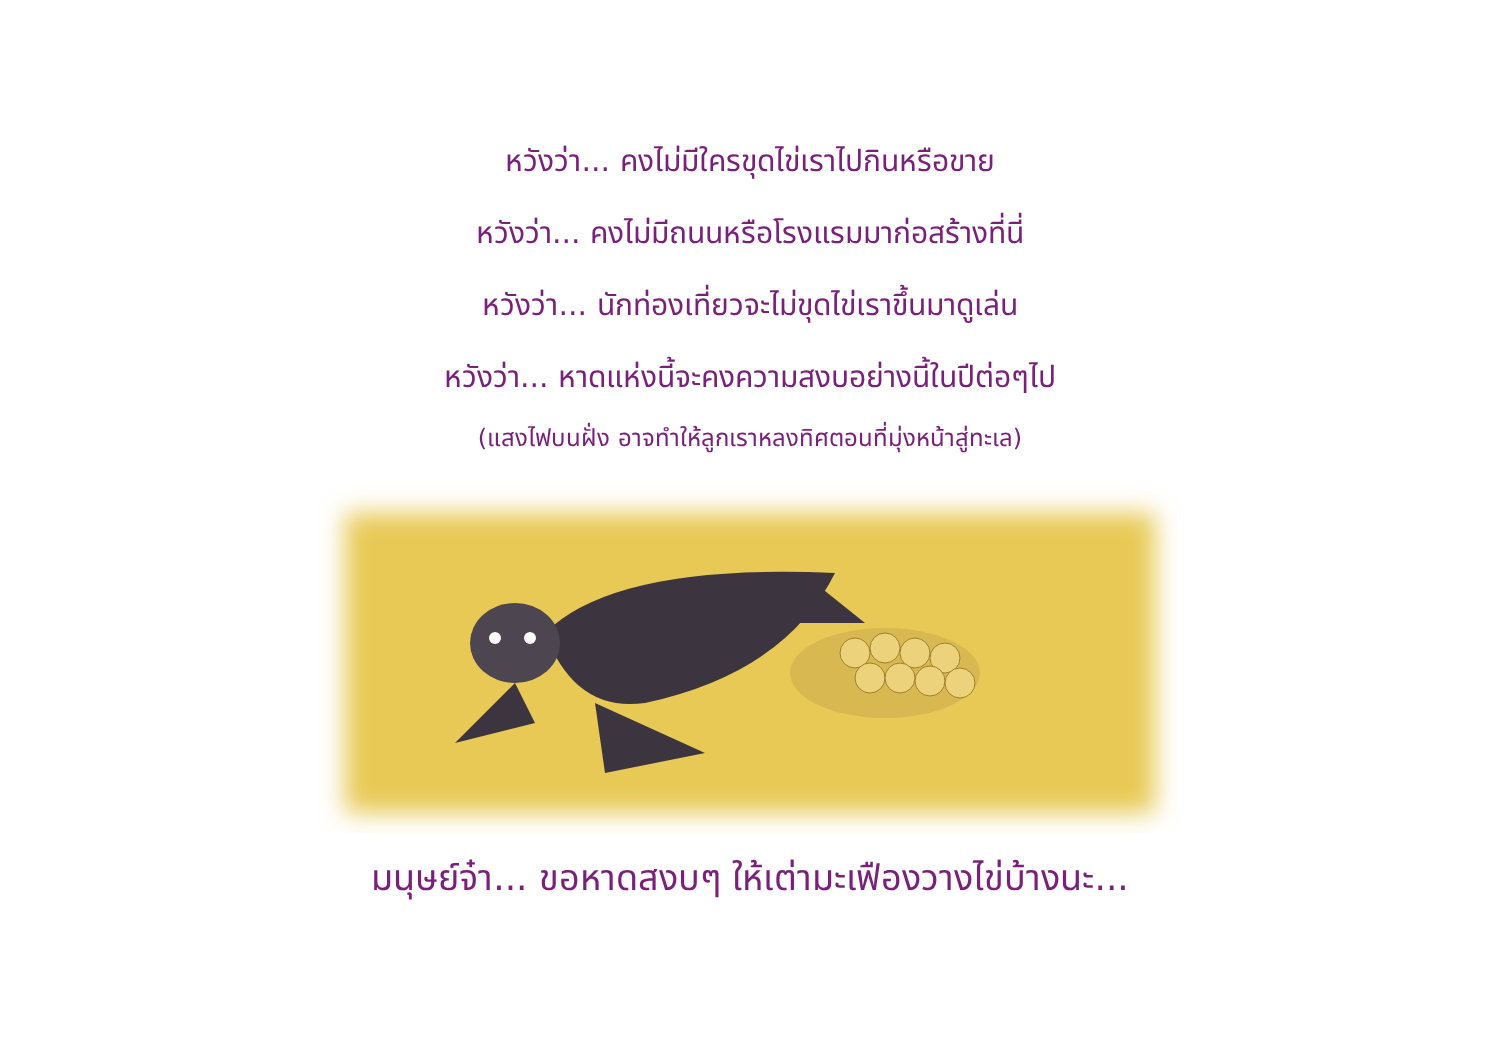หวังว่า... คงไม่มีใครขุดไข่เราไปกินหรือขาย
หวังว่า... คงไม่มีถนนหรือโรงแรมมาก่อสร้างที่นี่
หวังว่า... นักท่องเที่ยวจะไม่ขุดไข่เราขึ้นมาดูเล่น
หวังว่า... หาดแห่งนี้จะคงความสงบอย่างนี้ในปีต่อๆไป
(แสงไฟบนฝั่ง อาจทำให้ลูกเราหลงทิศตอนที่มุ่งหน้าสู่ทะเล)
มนุษย์จ๋า... ขอหาดสงบๆ ให้เต่ามะเฟืองวางไข่บ้างนะ...